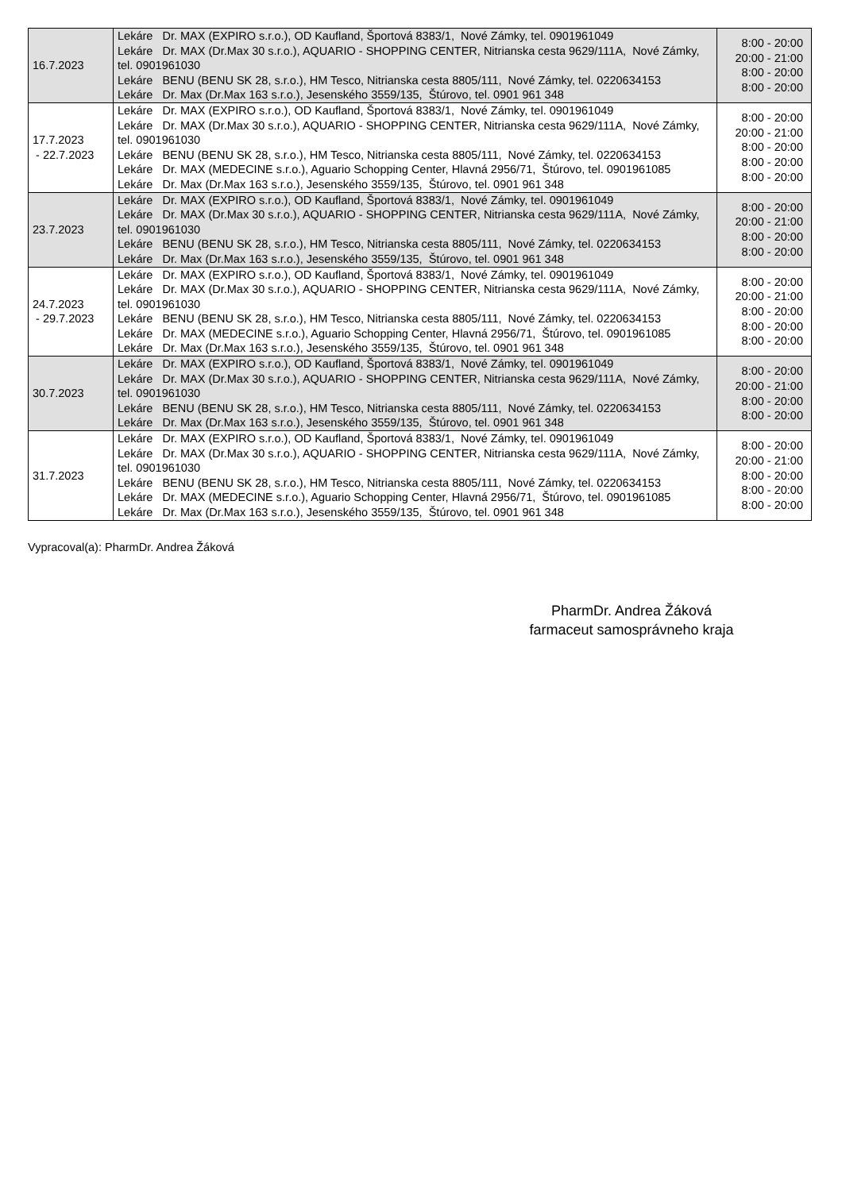| 16.7.2023 | Lekáre Dr. MAX (EXPIRO s.r.o.), OD Kaufland, Športová 8383/1, Nové Zámky, tel. 0901961049 Lekáre Dr. MAX (Dr.Max 30 s.r.o.), AQUARIO - SHOPPING CENTER, Nitrianska cesta 9629/111A, Nové Zámky, tel. 0901961030 Lekáre BENU (BENU SK 28, s.r.o.), HM Tesco, Nitrianska cesta 8805/111, Nové Zámky, tel. 0220634153 Lekáre Dr. Max (Dr.Max 163 s.r.o.), Jesenského 3559/135, Štúrovo, tel. 0901 961 348 | 8:00 - 20:00 20:00 - 21:00 8:00 - 20:00 8:00 - 20:00 |
| 17.7.2023 - 22.7.2023 | Lekáre Dr. MAX (EXPIRO s.r.o.), OD Kaufland, Športová 8383/1, Nové Zámky, tel. 0901961049 Lekáre Dr. MAX (Dr.Max 30 s.r.o.), AQUARIO - SHOPPING CENTER, Nitrianska cesta 9629/111A, Nové Zámky, tel. 0901961030 Lekáre BENU (BENU SK 28, s.r.o.), HM Tesco, Nitrianska cesta 8805/111, Nové Zámky, tel. 0220634153 Lekáre Dr. MAX (MEDECINE s.r.o.), Aguario Schopping Center, Hlavná 2956/71, Štúrovo, tel. 0901961085 Lekáre Dr. Max (Dr.Max 163 s.r.o.), Jesenského 3559/135, Štúrovo, tel. 0901 961 348 | 8:00 - 20:00 20:00 - 21:00 8:00 - 20:00 8:00 - 20:00 8:00 - 20:00 |
| 23.7.2023 | Lekáre Dr. MAX (EXPIRO s.r.o.), OD Kaufland, Športová 8383/1, Nové Zámky, tel. 0901961049 Lekáre Dr. MAX (Dr.Max 30 s.r.o.), AQUARIO - SHOPPING CENTER, Nitrianska cesta 9629/111A, Nové Zámky, tel. 0901961030 Lekáre BENU (BENU SK 28, s.r.o.), HM Tesco, Nitrianska cesta 8805/111, Nové Zámky, tel. 0220634153 Lekáre Dr. Max (Dr.Max 163 s.r.o.), Jesenského 3559/135, Štúrovo, tel. 0901 961 348 | 8:00 - 20:00 20:00 - 21:00 8:00 - 20:00 8:00 - 20:00 |
| 24.7.2023 - 29.7.2023 | Lekáre Dr. MAX (EXPIRO s.r.o.), OD Kaufland, Športová 8383/1, Nové Zámky, tel. 0901961049 Lekáre Dr. MAX (Dr.Max 30 s.r.o.), AQUARIO - SHOPPING CENTER, Nitrianska cesta 9629/111A, Nové Zámky, tel. 0901961030 Lekáre BENU (BENU SK 28, s.r.o.), HM Tesco, Nitrianska cesta 8805/111, Nové Zámky, tel. 0220634153 Lekáre Dr. MAX (MEDECINE s.r.o.), Aguario Schopping Center, Hlavná 2956/71, Štúrovo, tel. 0901961085 Lekáre Dr. Max (Dr.Max 163 s.r.o.), Jesenského 3559/135, Štúrovo, tel. 0901 961 348 | 8:00 - 20:00 20:00 - 21:00 8:00 - 20:00 8:00 - 20:00 8:00 - 20:00 |
| 30.7.2023 | Lekáre Dr. MAX (EXPIRO s.r.o.), OD Kaufland, Športová 8383/1, Nové Zámky, tel. 0901961049 Lekáre Dr. MAX (Dr.Max 30 s.r.o.), AQUARIO - SHOPPING CENTER, Nitrianska cesta 9629/111A, Nové Zámky, tel. 0901961030 Lekáre BENU (BENU SK 28, s.r.o.), HM Tesco, Nitrianska cesta 8805/111, Nové Zámky, tel. 0220634153 Lekáre Dr. Max (Dr.Max 163 s.r.o.), Jesenského 3559/135, Štúrovo, tel. 0901 961 348 | 8:00 - 20:00 20:00 - 21:00 8:00 - 20:00 8:00 - 20:00 |
| 31.7.2023 | Lekáre Dr. MAX (EXPIRO s.r.o.), OD Kaufland, Športová 8383/1, Nové Zámky, tel. 0901961049 Lekáre Dr. MAX (Dr.Max 30 s.r.o.), AQUARIO - SHOPPING CENTER, Nitrianska cesta 9629/111A, Nové Zámky, tel. 0901961030 Lekáre BENU (BENU SK 28, s.r.o.), HM Tesco, Nitrianska cesta 8805/111, Nové Zámky, tel. 0220634153 Lekáre Dr. MAX (MEDECINE s.r.o.), Aguario Schopping Center, Hlavná 2956/71, Štúrovo, tel. 0901961085 Lekáre Dr. Max (Dr.Max 163 s.r.o.), Jesenského 3559/135, Štúrovo, tel. 0901 961 348 | 8:00 - 20:00 20:00 - 21:00 8:00 - 20:00 8:00 - 20:00 8:00 - 20:00 |
Vypracoval(a): PharmDr. Andrea Žáková
PharmDr. Andrea Žáková
farmaceut samosprávneho kraja